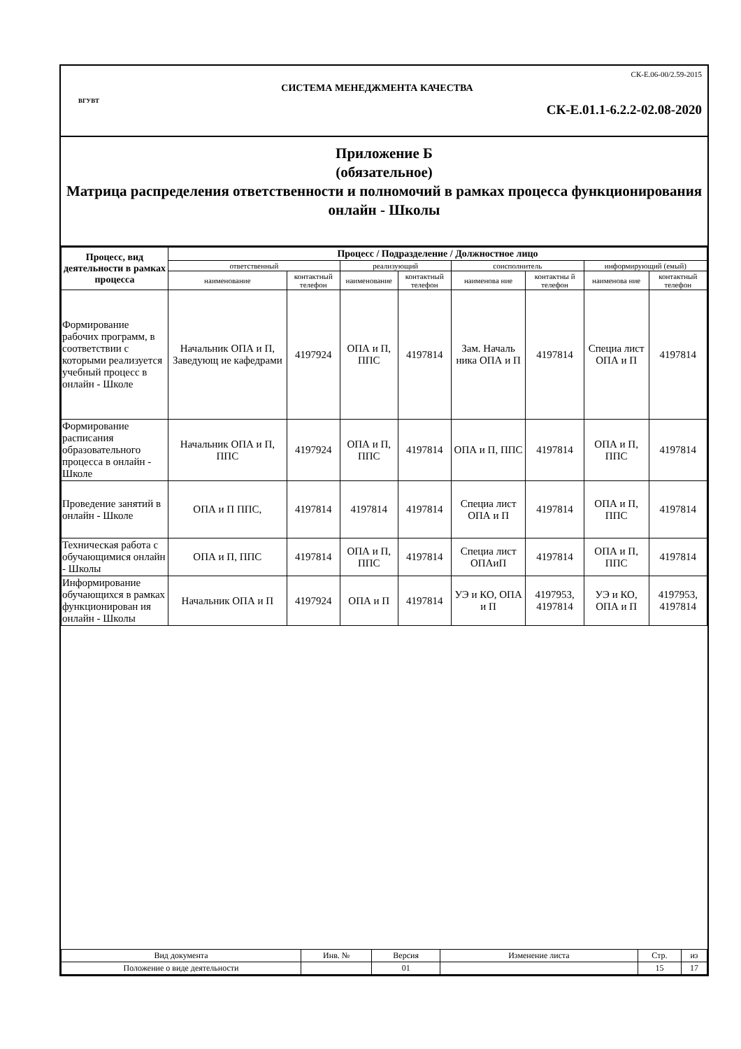ВГУВТ
СК-Е.06-00/2.59-2015
СИСТЕМА МЕНЕДЖМЕНТА КАЧЕСТВА
СК-Е.01.1-6.2.2-02.08-2020
Приложение Б
(обязательное)
Матрица распределения ответственности и полномочий в рамках процесса функционирования онлайн - Школы
| Процесс, вид деятельности в рамках процесса | Процесс / Подразделение / Должностное лицо | | | | | | | |
| --- | --- | --- | --- | --- | --- | --- | --- | --- |
| | ответственный | | реализующий | | соисполнитель | | информирующий (емый) | |
| | наименование | контактный телефон | наименование | контактный телефон | наименова ние | контактны й телефон | наименова ние | контактный телефон |
| Формирование рабочих программ, в соответствии с которыми реализуется учебный процесс в онлайн - Школе | Начальник ОПА и П, Заведующ ие кафедрами | 4197924 | ОПА и П, ППС | 4197814 | Зам. Началь ника ОПА и П | 4197814 | Специа лист ОПА и П | 4197814 |
| Формирование расписания образовательного процесса в онлайн - Школе | Начальник ОПА и П, ППС | 4197924 | ОПА и П, ППС | 4197814 | ОПА и П, ППС | 4197814 | ОПА и П, ППС | 4197814 |
| Проведение занятий в онлайн - Школе | ОПА и П ППС, | 4197814 | 4197814 | 4197814 | Специа лист ОПА и П | 4197814 | ОПА и П, ППС | 4197814 |
| Техническая работа с обучающимися онлайн - Школы | ОПА и П, ППС | 4197814 | ОПА и П, ППС | 4197814 | Специа лист ОПАиП | 4197814 | ОПА и П, ППС | 4197814 |
| Информирование обучающихся в рамках функционирован ия онлайн - Школы | Начальник ОПА и П | 4197924 | ОПА и П | 4197814 | УЭ и КО, ОПА и П | 4197953, 4197814 | УЭ и КО, ОПА и П | 4197953, 4197814 |
| Вид документа | Инв. № | Версия | Изменение листа | Стр. | из |
| Положение о виде деятельности | | 01 | | 15 | 17 |